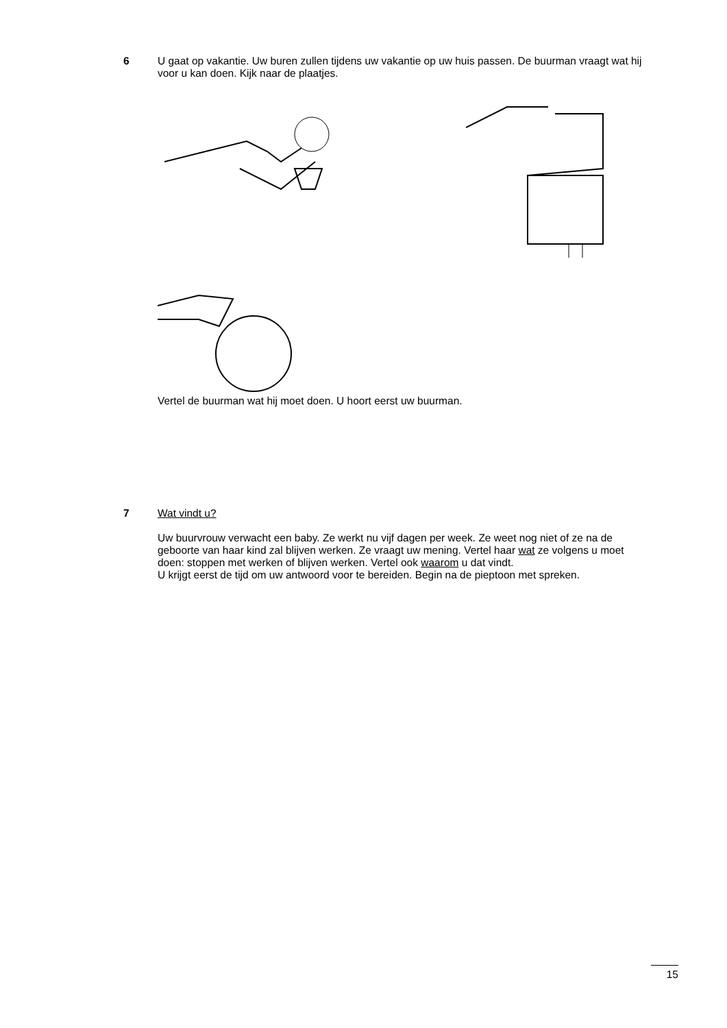6
U gaat op vakantie. Uw buren zullen tijdens uw vakantie op uw huis passen. De buurman vraagt wat hij voor u kan doen. Kijk naar de plaatjes.
Vertel de buurman wat hij moet doen. U hoort eerst uw buurman.
7
Wat vindt u?
Uw buurvrouw verwacht een baby. Ze werkt nu vijf dagen per week. Ze weet nog niet of ze na de geboorte van haar kind zal blijven werken. Ze vraagt uw mening. Vertel haar wat ze volgens u moet doen: stoppen met werken of blijven werken. Vertel ook waarom u dat vindt.
U krijgt eerst de tijd om uw antwoord voor te bereiden. Begin na de pieptoon met spreken.
15